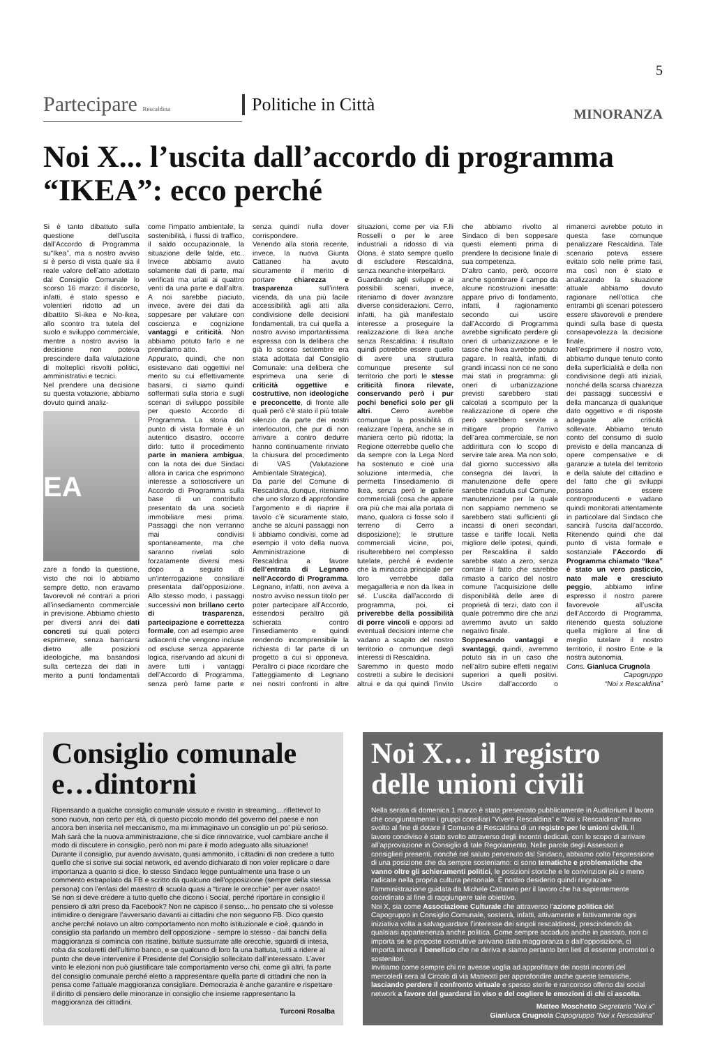Partecipare Rescaldina
Politiche in Città
5
MINORANZA
Noi X... l’uscita dall’accordo di programma “IKEA”: ecco perché
Si è tanto dibattuto sulla questione dell’uscita dall’Accordo di Programma su“Ikea”, ma a nostro avviso si è perso di vista quale sia il reale valore dell’atto adottato dal Consiglio Comunale lo scorso 16 marzo: il discorso, infatti, è stato spesso e volentieri ridotto ad un dibattito Sì-ikea e No-ikea, allo scontro tra tutela del suolo e sviluppo commerciale, mentre a nostro avviso la decisione non poteva prescindere dalla valutazione di molteplici risvolti politici, amministrativi e tecnici.
Nel prendere una decisione su questa votazione, abbiamo dovuto quindi analiz-
EA
zare a fondo la questione, visto che noi lo abbiamo sempre detto, non eravamo favorevoli né contrari a priori all’insediamento commerciale in previsione. Abbiamo chiesto per diversi anni dei dati concreti sui quali poterci esprimere, senza barricarsi dietro alle posizioni ideologiche, ma basandosi sulla certezza dei dati in merito a punti fondamentali come l’impatto ambientale, la sostenibilità, i flussi di traffico, il saldo occupazionale, la situazione delle falde, etc.. Invece abbiamo avuto solamente dati di parte, mai verificati ma urlati ai quattro venti da una parte e dall’altra. A noi sarebbe piaciuto, invece, avere dei dati da soppesare per valutare con coscienza e cognizione vantaggi e criticità. Non abbiamo potuto farlo e ne prendiamo atto.
Appurato, quindi, che non esistevano dati oggettivi nel merito su cui effettivamente basarsi, ci siamo quindi soffermati sulla storia e sugli scenari di sviluppo possibile per questo Accordo di Programma. La storia dal punto di vista formale è un autentico disastro, occorre dirlo: tutto il procedimento parte in maniera ambigua, con la nota dei due Sindaci allora in carica che esprimono interesse a sottoscrivere un Accordo di Programma sulla base di un contributo presentato da una società immobiliare mesi prima. Passaggi che non verranno mai condivisi spontaneamente, ma che saranno rivelati solo forzatamente diversi mesi dopo a seguito di un’interrogazione consiliare presentata dall’opposizione. Allo stesso modo, i passaggi successivi non brillano certo di trasparenza, partecipazione e correttezza formale, con ad esempio aree adiacenti che vengono incluse od escluse senza apparente logica, riservando ad alcuni di avere tutti i vantaggi dell’Accordo di Programma, senza però farne parte e senza quindi nulla dover corrispondere.
Venendo alla storia recente, invece, la nuova Giunta Cattaneo ha avuto sicuramente il merito di portare chiarezza e trasparenza sull’intera vicenda, da una più facile accessibilità agli atti alla condivisione delle decisioni fondamentali, tra cui quella a nostro avviso importantissima espressa con la delibera che già lo scorso settembre era stata adottata dal Consiglio Comunale: una delibera che esprimeva una serie di criticità oggettive e costruttive, non ideologiche e preconcette, di fronte alle quali però c’è stato il più totale silenzio da parte dei nostri interlocutori, che pur di non arrivare a contro dedurre hanno continuamente rinviato la chiusura del procedimento di VAS (Valutazione Ambientale Strategica).
Da parte del Comune di Rescaldina, dunque, riteniamo che uno sforzo di approfondire l’argomento e di riaprire il tavolo c’è sicuramente stato, anche se alcuni passaggi non li abbiamo condivisi, come ad esempio il voto della nuova Amministrazione di Rescaldina a favore dell’entrata di Legnano nell’Accordo di Programma. Legnano, infatti, non aveva a nostro avviso nessun titolo per poter partecipare all’Accordo, essendosi peraltro già schierata contro l’insediamento e quindi rendendo incomprensibile la richiesta di far parte di un progetto a cui si opponeva. Peraltro ci piace ricordare che l’atteggiamento di Legnano nei nostri confronti in altre situazioni, come per via F.lli Rosselli o per le aree industriali a ridosso di via Olona, è stato sempre quello di escludere Rescaldina, senza neanche interpellarci.
Guardando agli sviluppi e ai possibili scenari, invece, riteniamo di dover avanzare diverse considerazioni. Cerro, infatti, ha già manifestato interesse a proseguire la realizzazione di Ikea anche senza Rescaldina: il risultato quindi potrebbe essere quello di avere una struttura comunque presente sul territorio che porti le stesse criticità finora rilevate, conservando però i pur pochi benefici solo per gli altri. Cerro avrebbe comunque la possibilità di realizzare l’opera, anche se in maniera certo più ridotta; la Regione otterrebbe quello che da sempre con la Lega Nord ha sostenuto e cioè una soluzione intermedia, che permetta l’insediamento di Ikea, senza però le gallerie commerciali (cosa che appare ora più che mai alla portata di mano, qualora ci fosse solo il terreno di Cerro a disposizione); le strutture commerciali vicine, poi, risulterebbero nel complesso tutelate, perché è evidente che la minaccia principale per loro verrebbe dalla megagalleria e non da Ikea in sé. L’uscita dall’accordo di programma, poi, ci priverebbe della possibilità di porre vincoli e opporsi ad eventuali decisioni interne che vadano a scapito del nostro territorio o comunque degli interessi di Rescaldina.
Saremmo in questo modo costretti a subire le decisioni altrui e da qui quindi l’invito che abbiamo rivolto al Sindaco di ben soppesare questi elementi prima di prendere la decisione finale di sua competenza.
D’altro canto, però, occorre anche sgombrare il campo da alcune ricostruzioni inesatte: appare privo di fondamento, infatti, il ragionamento secondo cui uscire dall’Accordo di Programma avrebbe significato perdere gli oneri di urbanizzazione e le tasse che Ikea avrebbe potuto pagare. In realtà, infatti, di grandi incassi non ce ne sono mai stati in programma: gli oneri di urbanizzazione previsti sarebbero stati calcolati a scomputo per la realizzazione di opere che però sarebbero servite a mitigare proprio l’arrivo dell’area commerciale, se non addirittura con lo scopo di servire tale area. Ma non solo, dal giorno successivo alla consegna dei lavori, la manutenzione delle opere sarebbe ricaduta sul Comune, manutenzione per la quale non sappiamo nemmeno se sarebbero stati sufficienti gli incassi di oneri secondari, tasse e tariffe locali. Nella migliore delle ipotesi, quindi, per Rescaldina il saldo sarebbe stato a zero, senza contare il fatto che sarebbe rimasto a carico del nostro comune l’acquisizione delle disponibilità delle aree di proprietà di terzi, dato con il quale potremmo dire che anzi avremmo avuto un saldo negativo finale.
Soppesando vantaggi e svantaggi, quindi, avremmo potuto sia in un caso che nell’altro subire effetti negativi superiori a quelli positivi. Uscire dall’accordo o rimanerci avrebbe potuto in questa fase comunque penalizzare Rescaldina. Tale scenario poteva essere evitato solo nelle prime fasi, ma così non è stato e analizzando la situazione attuale abbiamo dovuto ragionare nell’ottica che entrambi gli scenari potessero essere sfavorevoli e prendere quindi sulla base di questa consapevolezza la decisione finale.
Nell’esprimere il nostro voto, abbiamo dunque tenuto conto della superficialità e della non condivisione degli atti iniziali, nonché della scarsa chiarezza dei passaggi successivi e della mancanza di qualunque dato oggettivo e di risposte adeguate alle criticità sollevate. Abbiamo tenuto conto del consumo di suolo previsto e della mancanza di opere compensative e di garanzie a tutela del territorio e della salute del cittadino e del fatto che gli sviluppi possano essere controproducenti e vadano quindi monitorati attentamente in particolare dal Sindaco che sancirà l’uscita dall’accordo. Ritenendo quindi che dal punto di vista formale e sostanziale l’Accordo di Programma chiamato “Ikea” è stato un vero pasticcio, nato male e cresciuto peggio, abbiamo infine espresso il nostro parere favorevole all’uscita dell’Accordo di Programma, ritenendo questa soluzione quella migliore al fine di meglio tutelare il nostro territorio, il nostro Ente e la nostra autonomia.
Cons. Gianluca Crugnola
Capogruppo
“Noi x Rescaldina”
Consiglio comunale e…dintorni
Ripensando a qualche consiglio comunale vissuto e rivisto in streaming....riflettevo! Io sono nuova, non certo per età, di questo piccolo mondo del governo del paese e non ancora ben inserita nel meccanismo, ma mi immaginavo un consiglio un po’ più serioso. Mah sarà che la nuova amministrazione, che si dice rinnovatrice, vuol cambiare anche il modo di discutere in consiglio, però non mi pare il modo adeguato alla situazione! Durante il consiglio, pur avendo avvisato, quasi ammonito, i cittadini di non credere a tutto quello che si scrive sui social network, ed avendo dichiarato di non voler replicare o dare importanza a quanto si dice, lo stesso Sindaco legge puntualmente una frase o un commento estrapolato da FB e scritto da qualcuno dell’opposizione (sempre della stessa persona) con l’enfasi del maestro di scuola quasi a “tirare le orecchie” per aver osato!
Se non si deve credere a tutto quello che dicono i Social, perché riportare in consiglio il pensiero di altri preso da Facebook? Non ne capisco il senso... ho pensato che si volesse intimidire o denigrare l’avversario davanti ai cittadini che non seguono FB. Dico questo anche perché notavo un altro comportamento non molto istituzionale e cioè, quando in consiglio sta parlando un membro dell’opposizione - sempre lo stesso - dai banchi della maggioranza si comincia con risatine, battute sussurrate alle orecchie, sguardi di intesa, roba da scolaretti dell’ultimo banco, e se qualcuno di loro fa una battuta, tutti a ridere al punto che deve intervenire il Presidente del Consiglio sollecitato dall’interessato. L’aver vinto le elezioni non può giustificare tale comportamento verso chi, come gli altri, fa parte del consiglio comunale perché eletto a rappresentare quella parte di cittadini che non la pensa come l’attuale maggioranza consigliare. Democrazia è anche garantire e rispettare il diritto di pensiero delle minoranze in consiglio che insieme rappresentano la maggioranza dei cittadini.
Turconi Rosalba
Noi X… il registro delle unioni civili
Nella serata di domenica 1 marzo è stato presentato pubblicamente in Auditorium il lavoro che congiuntamente i gruppi consiliari “Vivere Rescaldina” e “Noi x Rescaldina” hanno svolto al fine di dotare il Comune di Rescaldina di un registro per le unioni civili. Il lavoro condiviso è stato svolto attraverso degli incontri dedicati, con lo scopo di arrivare all’approvazione in Consiglio di tale Regolamento. Nelle parole degli Assessori e consiglieri presenti, nonché nel saluto pervenuto dal Sindaco, abbiamo colto l’espressione di una posizione che da sempre sosteniamo: ci sono tematiche e problematiche che vanno oltre gli schieramenti politici, le posizioni storiche e le convinzioni più o meno radicate nella propria cultura personale. È nostro desiderio quindi ringraziare l’amministrazione guidata da Michele Cattaneo per il lavoro che ha sapientemente coordinato al fine di raggiungere tale obiettivo.
Noi X, sia come Associazione Culturale che attraverso l’azione politica del Capogruppo in Consiglio Comunale, sosterrà, infatti, attivamente e fattivamente ogni iniziativa volta a salvaguardare l’interesse dei singoli rescaldinesi, prescindendo da qualsiasi appartenenza anche politica. Come sempre accaduto anche in passato, non ci importa se le proposte costruttive arrivano dalla maggioranza o dall’opposizione, ci importa invece il beneficio che ne deriva e siamo pertanto ben lieti di esserne promotori o sostenitori.
Invitiamo come sempre chi ne avesse voglia ad approfittare dei nostri incontri del mercoledì sera al Circolo di via Matteotti per approfondire anche queste tematiche, lasciando perdere il confronto virtuale e spesso sterile e rancoroso offerto dai social network a favore del guardarsi in viso e del cogliere le emozioni di chi ci ascolta.
Matteo Moschetto Segretario “Noi x”
Gianluca Crugnola Capogruppo “Noi x Rescaldina”